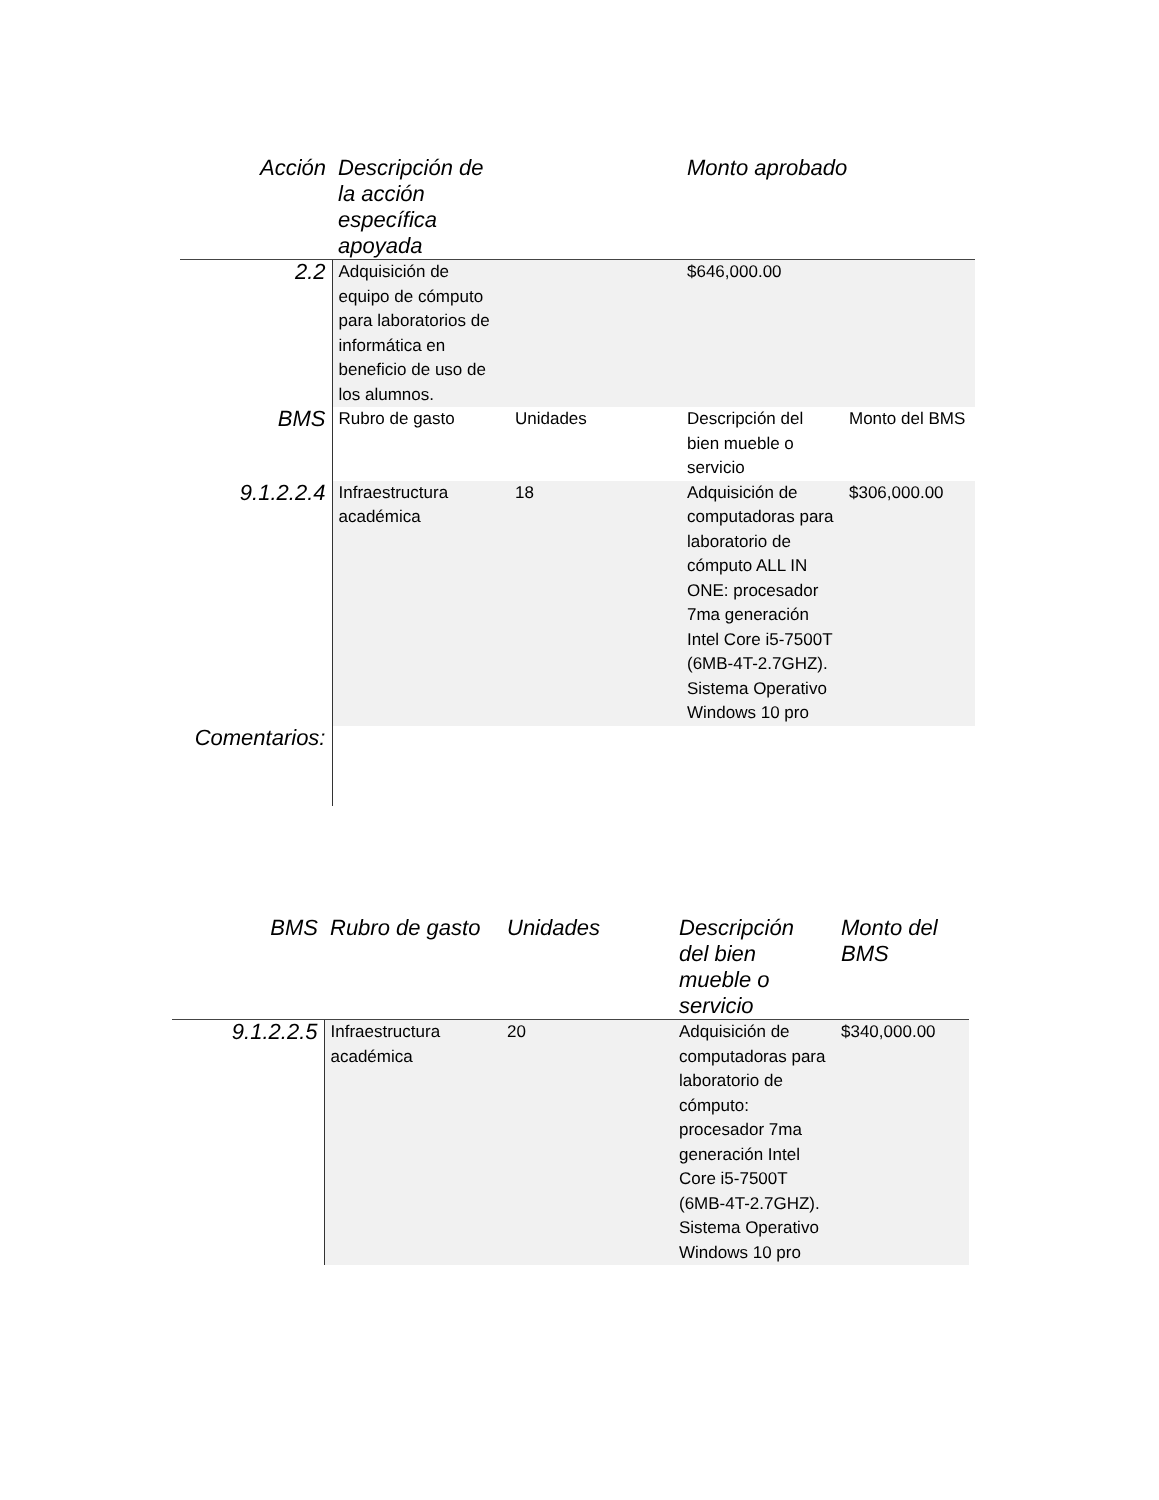| Acción | Descripción de la acción específica apoyada | | Monto aprobado | |
| --- | --- | --- | --- | --- |
| 2.2 | Adquisición de equipo de cómputo para laboratorios de informática en beneficio de uso de los alumnos. | | $646,000.00 | |
| BMS | Rubro de gasto | Unidades | Descripción del bien mueble o servicio | Monto del BMS |
| 9.1.2.2.4 | Infraestructura académica | 18 | Adquisición de computadoras para laboratorio de cómputo ALL IN ONE: procesador 7ma generación Intel Core i5-7500T (6MB-4T-2.7GHZ). Sistema Operativo Windows 10 pro | $306,000.00 |
| Comentarios: | | | | |
| BMS | Rubro de gasto | Unidades | Descripción del bien mueble o servicio | Monto del BMS |
| --- | --- | --- | --- | --- |
| 9.1.2.2.5 | Infraestructura académica | 20 | Adquisición de computadoras para laboratorio de cómputo: procesador 7ma generación Intel Core i5-7500T (6MB-4T-2.7GHZ). Sistema Operativo Windows 10 pro | $340,000.00 |